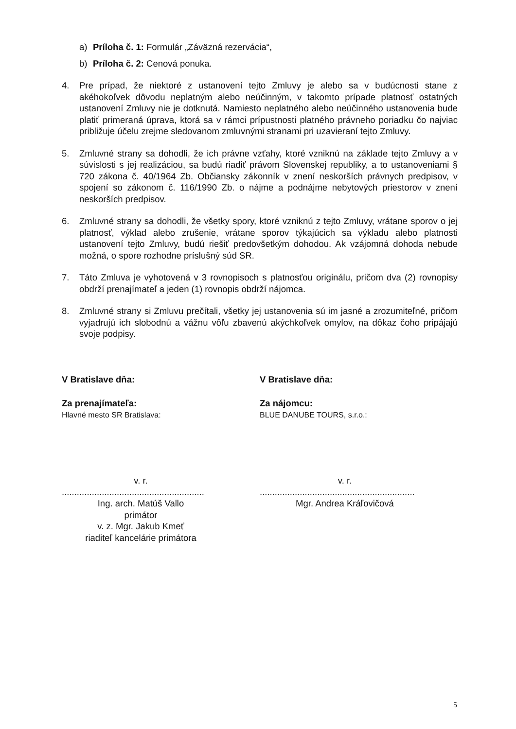a) Príloha č. 1: Formulár „Záväzná rezervácia“,
b) Príloha č. 2: Cenová ponuka.
4. Pre prípad, že niektoré z ustanovení tejto Zmluvy je alebo sa v budúcnosti stane z akéhokoľvek dôvodu neplatným alebo neúčinným, v takomto prípade platnosť ostatných ustanovení Zmluvy nie je dotknutá. Namiesto neplatného alebo neúčinného ustanovenia bude platiť primeraná úprava, ktorá sa v rámci prípustnosti platného právneho poriadku čo najviac približuje účelu zrejme sledovanom zmluvnými stranami pri uzavieraní tejto Zmluvy.
5. Zmluvné strany sa dohodli, že ich právne vzťahy, ktoré vzniknú na základe tejto Zmluvy a v súvislosti s jej realizáciou, sa budú riadiť právom Slovenskej republiky, a to ustanoveniami § 720 zákona č. 40/1964 Zb. Občiansky zákonník v znení neskorších právnych predpisov, v spojení so zákonom č. 116/1990 Zb. o nájme a podnájme nebytových priestorov v znení neskorších predpisov.
6. Zmluvné strany sa dohodli, že všetky spory, ktoré vzniknú z tejto Zmluvy, vrátane sporov o jej platnosť, výklad alebo zrušenie, vrátane sporov týkajúcich sa výkladu alebo platnosti ustanovení tejto Zmluvy, budú riešiť predovšetkým dohodou. Ak vzájomná dohoda nebude možná, o spore rozhodne príslušný súd SR.
7. Táto Zmluva je vyhotovená v 3 rovnopisoch s platnosťou originálu, pričom dva (2) rovnopisy obdrží prenajímateľ a jeden (1) rovnopis obdrží nájomca.
8. Zmluvné strany si Zmluvu prečítali, všetky jej ustanovenia sú im jasné a zrozumiteľné, pričom vyjadrujú ich slobodnú a vážnu vôľu zbavenú akýchkoľvek omylov, na dôkaz čoho pripájajú svoje podpisy.
V Bratislave dňa:
Za prenajímateľa:
Hlavné mesto SR Bratislava:
v. r.
.........................................................
Ing. arch. Matúš Vallo
primátor
v. z. Mgr. Jakub Kmeť
riaditeľ kancelárie primátora
V Bratislave dňa:
Za nájomcu:
BLUE DANUBE TOURS, s.r.o.:
v. r.
..............................................................
Mgr. Andrea Kráľovičová
5